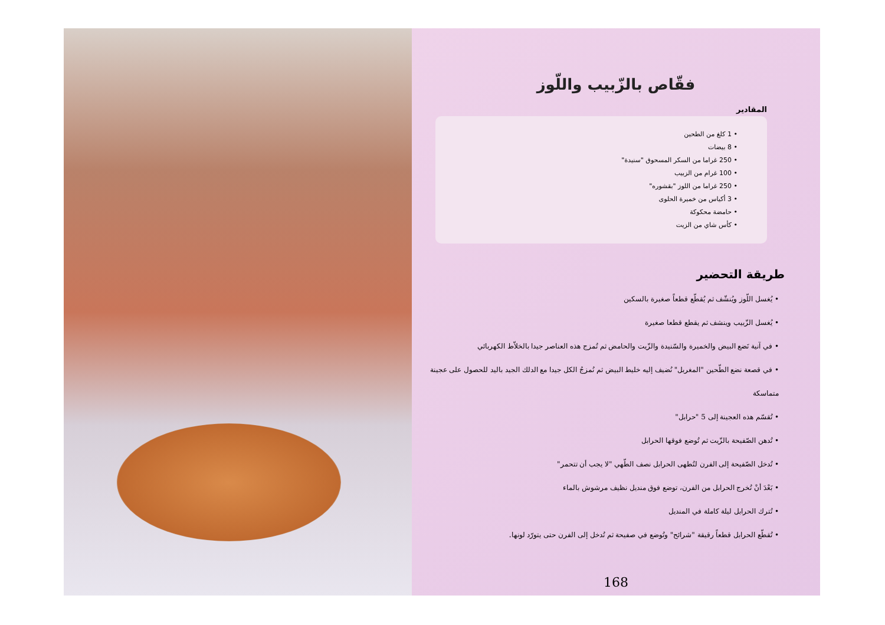فقّاص بالزّبيب واللّوز
المقادير
• 1 كلغ من الطحين
• 8 بيضات
• 250 غراما من السكر المسحوق "سنيدة"
• 100 غرام من الزبيب
• 250 غراما من اللوز "بقشوره"
• 3 أكياس من خميرة الحلوى
• حامضة محكوكة
• كأس شاي من الزيت
طريقة التحضير
• يُغسل اللّوز ويُنشّف ثم يُقطّع قطعاً صغيرة بالسكين
• يُغسل الزّبيب وينشف ثم يقطع قطعا صغيرة
• في آنية نَضع البيض والخميرة والسّنيدة والزّيت والحامض ثم تُمزج هذه العناصر جيدا بالخلاّط الكهربائي
• في قصعة نضع الطّحين "المغربل" نُضيف إليه خليط البيض ثم نُمزجُ الكل جيدا مع الدلك الجيد باليد للحصول على عجينة متماسكة
• تُقسّم هذه العجينة إلى 5 "حرابل"
• تُدهن الصّفيحة بالزّيت ثم تُوضع فوقها الحرابل
• تُدخل الصّفيحة إلى الفرن لتُطهى الحرابل نصف الطّهي "لا يجب أن تتحمر"
• بَعْدَ أنْ تُخرج الحرابل من الفرن، توضع فوق منديل نظيف مرشوش بالماء
• تُترك الحرابل ليلة كاملة في المنديل
• تُقطّع الحرابل قطعاً رقيقة "شرائح" وتُوضع في صفيحة ثم تُدخل إلى الفرن حتى يتورّد لونها.
168